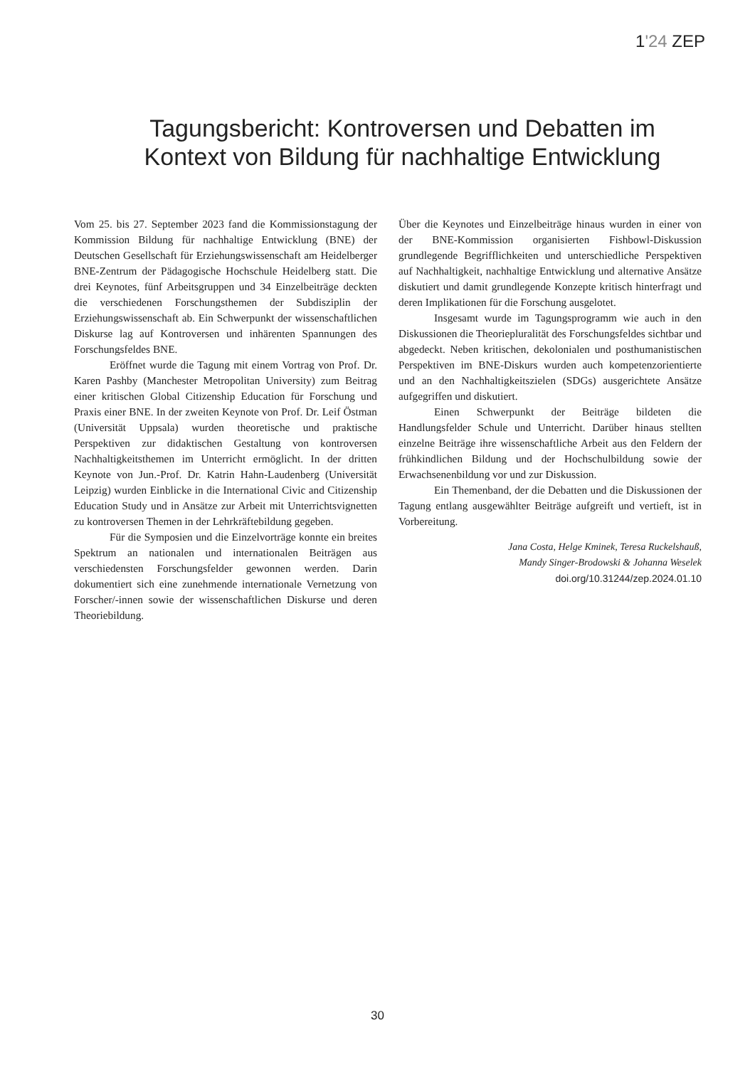1'24 ZEP
Tagungsbericht: Kontroversen und Debatten im Kontext von Bildung für nachhaltige Entwicklung
Vom 25. bis 27. September 2023 fand die Kommissionstagung der Kommission Bildung für nachhaltige Entwicklung (BNE) der Deutschen Gesellschaft für Erziehungswissenschaft am Heidelberger BNE-Zentrum der Pädagogische Hochschule Heidelberg statt. Die drei Keynotes, fünf Arbeitsgruppen und 34 Einzelbeiträge deckten die verschiedenen Forschungsthemen der Subdisziplin der Erziehungswissenschaft ab. Ein Schwerpunkt der wissenschaftlichen Diskurse lag auf Kontroversen und inhärenten Spannungen des Forschungsfeldes BNE.
Eröffnet wurde die Tagung mit einem Vortrag von Prof. Dr. Karen Pashby (Manchester Metropolitan University) zum Beitrag einer kritischen Global Citizenship Education für Forschung und Praxis einer BNE. In der zweiten Keynote von Prof. Dr. Leif Östman (Universität Uppsala) wurden theoretische und praktische Perspektiven zur didaktischen Gestaltung von kontroversen Nachhaltigkeitsthemen im Unterricht ermöglicht. In der dritten Keynote von Jun.-Prof. Dr. Katrin Hahn-Laudenberg (Universität Leipzig) wurden Einblicke in die International Civic and Citizenship Education Study und in Ansätze zur Arbeit mit Unterrichtsvignetten zu kontroversen Themen in der Lehrkräftebildung gegeben.
Für die Symposien und die Einzelvorträge konnte ein breites Spektrum an nationalen und internationalen Beiträgen aus verschiedensten Forschungsfelder gewonnen werden. Darin dokumentiert sich eine zunehmende internationale Vernetzung von Forscher/-innen sowie der wissenschaftlichen Diskurse und deren Theoriebildung.
Über die Keynotes und Einzelbeiträge hinaus wurden in einer von der BNE-Kommission organisierten Fishbowl-Diskussion grundlegende Begrifflichkeiten und unterschiedliche Perspektiven auf Nachhaltigkeit, nachhaltige Entwicklung und alternative Ansätze diskutiert und damit grundlegende Konzepte kritisch hinterfragt und deren Implikationen für die Forschung ausgelotet.
Insgesamt wurde im Tagungsprogramm wie auch in den Diskussionen die Theoriepluralität des Forschungsfeldes sichtbar und abgedeckt. Neben kritischen, dekolonialen und posthumanistischen Perspektiven im BNE-Diskurs wurden auch kompetenzorientierte und an den Nachhaltigkeitszielen (SDGs) ausgerichtete Ansätze aufgegriffen und diskutiert.
Einen Schwerpunkt der Beiträge bildeten die Handlungsfelder Schule und Unterricht. Darüber hinaus stellten einzelne Beiträge ihre wissenschaftliche Arbeit aus den Feldern der frühkindlichen Bildung und der Hochschulbildung sowie der Erwachsenenbildung vor und zur Diskussion.
Ein Themenband, der die Debatten und die Diskussionen der Tagung entlang ausgewählter Beiträge aufgreift und vertieft, ist in Vorbereitung.
Jana Costa, Helge Kminek, Teresa Ruckelshauß,
Mandy Singer-Brodowski & Johanna Weselek
doi.org/10.31244/zep.2024.01.10
30